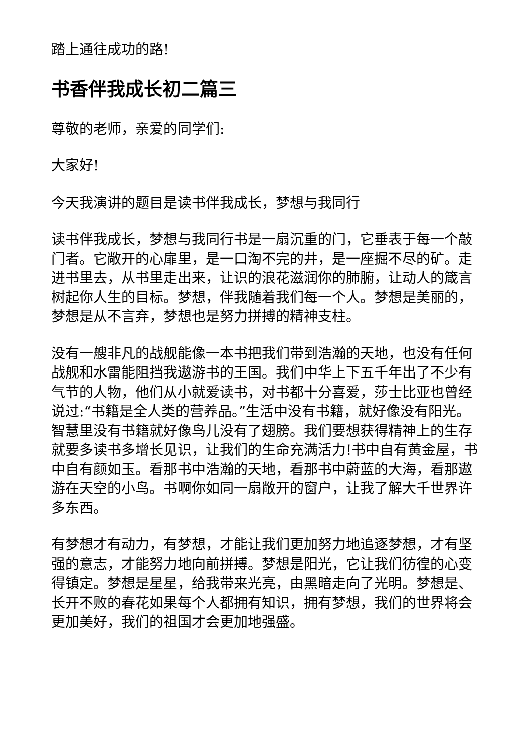踏上通往成功的路!
书香伴我成长初二篇三
尊敬的老师，亲爱的同学们:
大家好!
今天我演讲的题目是读书伴我成长，梦想与我同行
读书伴我成长，梦想与我同行书是一扇沉重的门，它垂表于每一个敲门者。它敞开的心扉里，是一口淘不完的井，是一座掘不尽的矿。走进书里去，从书里走出来，让识的浪花滋润你的肺腑，让动人的箴言树起你人生的目标。梦想，伴我随着我们每一个人。梦想是美丽的，梦想是从不言弃，梦想也是努力拼搏的精神支柱。
没有一艘非凡的战舰能像一本书把我们带到浩瀚的天地，也没有任何战舰和水雷能阻挡我遨游书的王国。我们中华上下五千年出了不少有气节的人物，他们从小就爱读书，对书都十分喜爱，莎士比亚也曾经说过:“书籍是全人类的营养品。”生活中没有书籍，就好像没有阳光。智慧里没有书籍就好像鸟儿没有了翅膀。我们要想获得精神上的生存就要多读书多增长见识，让我们的生命充满活力!书中自有黄金屋，书中自有颜如玉。看那书中浩瀚的天地，看那书中蔚蓝的大海，看那遨游在天空的小鸟。书啊你如同一扇敞开的窗户，让我了解大千世界许多东西。
有梦想才有动力，有梦想，才能让我们更加努力地追逐梦想，才有坚强的意志，才能努力地向前拼搏。梦想是阳光，它让我们彷徨的心变得镇定。梦想是星星，给我带来光亮，由黑暗走向了光明。梦想是、长开不败的春花如果每个人都拥有知识，拥有梦想，我们的世界将会更加美好，我们的祖国才会更加地强盛。